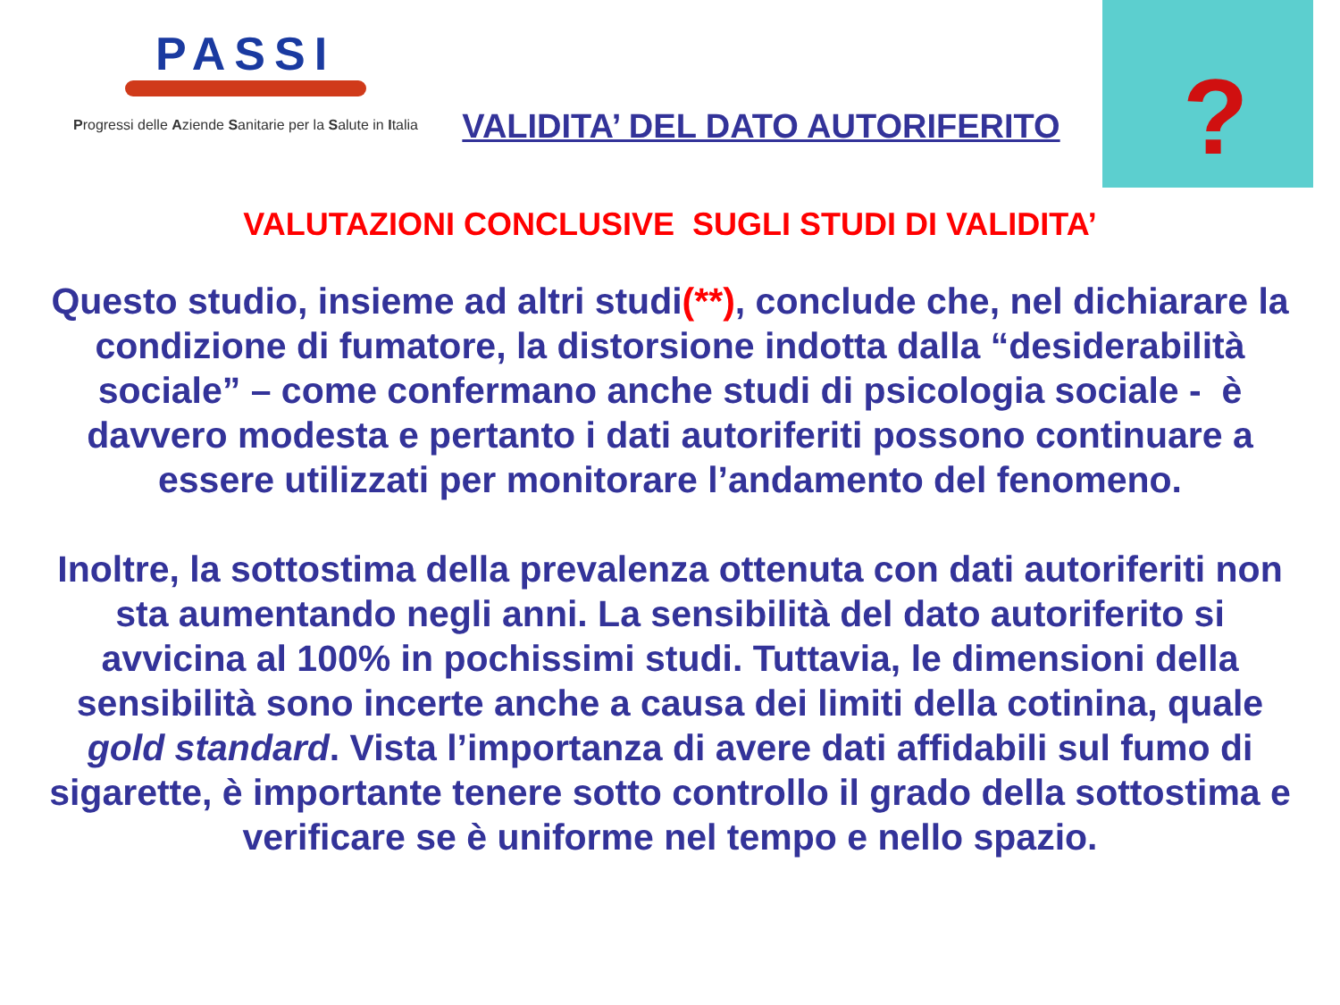PASSI
Progressi delle Aziende Sanitarie per la Salute in Italia
VALIDITA’ DEL DATO AUTORIFERITO
?
VALUTAZIONI CONCLUSIVE SUGLI STUDI DI VALIDITA’
Questo studio, insieme ad altri studi(**), conclude che, nel dichiarare la condizione di fumatore, la distorsione indotta dalla “desiderabilità sociale” – come confermano anche studi di psicologia sociale - è davvero modesta e pertanto i dati autoriferiti possono continuare a essere utilizzati per monitorare l’andamento del fenomeno.
Inoltre, la sottostima della prevalenza ottenuta con dati autoriferiti non sta aumentando negli anni. La sensibilità del dato autoriferito si avvicina al 100% in pochissimi studi. Tuttavia, le dimensioni della sensibilità sono incerte anche a causa dei limiti della cotinina, quale gold standard. Vista l’importanza di avere dati affidabili sul fumo di sigarette, è importante tenere sotto controllo il grado della sottostima e verificare se è uniforme nel tempo e nello spazio.